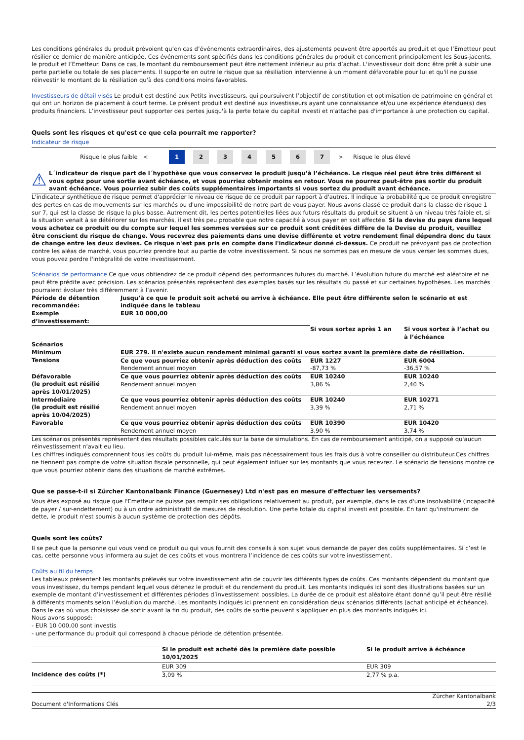Les conditions générales du produit prévoient qu’en cas d’événements extraordinaires, des ajustements peuvent être apportés au produit et que l’Emetteur peut résilier ce dernier de manière anticipée. Ces événements sont spécifiés dans les conditions générales du produit et concernent principalement les Sous-jacents, le produit et l’Emetteur. Dans ce cas, le montant du remboursement peut être nettement inférieur au prix d’achat. L'investisseur doit donc être prêt à subir une perte partielle ou totale de ses placements. Il supporte en outre le risque que sa résiliation intervienne à un moment défavorable pour lui et qu'il ne puisse réinvestir le montant de la résiliation qu'à des conditions moins favorables.
Investisseurs de détail visés Le produit est destiné aux Petits investisseurs, qui poursuivent l’objectif de constitution et optimisation de patrimoine en général et qui ont un horizon de placement à court terme. Le présent produit est destiné aux investisseurs ayant une connaissance et/ou une expérience étendue(s) des produits financiers. L’investisseur peut supporter des pertes jusqu'à la perte totale du capital investi et n'attache pas d'importance à une protection du capital.
Quels sont les risques et qu'est ce que cela pourrait me rapporter?
Indicateur de risque
Risque le plus faible < 1 234567 > Risque le plus élevé
⚠
L´indicateur de risque part de l´hypothèse que vous conservez le produit jusqu’à l’échéance. Le risque réel peut être très différent si vous optez pour une sortie avant échéance, et vous pourriez obtenir moins en retour. Vous ne pourrez peut-être pas sortir du produit avant échéance. Vous pourriez subir des coûts supplémentaires importants si vous sortez du produit avant échéance.
L'indicateur synthétique de risque permet d'apprécier le niveau de risque de ce produit par rapport à d'autres. Il indique la probabilité que ce produit enregistre des pertes en cas de mouvements sur les marchés ou d'une impossibilité de notre part de vous payer. Nous avons classé ce produit dans la classe de risque 1 sur 7, qui est la classe de risque la plus basse. Autrement dit, les pertes potentielles liées aux futurs résultats du produit se situent à un niveau très faible et, si la situation venait à se détériorer sur les marchés, il est très peu probable que notre capacité à vous payer en soit affectée. Si la devise du pays dans lequel vous achetez ce produit ou du compte sur lequel les sommes versées sur ce produit sont créditées diffère de la Devise du produit, veuillez être conscient du risque de change. Vous recevrez des paiements dans une devise différente et votre rendement final dépendra donc du taux de change entre les deux devises. Ce risque n'est pas pris en compte dans l'indicateur donné ci-dessus. Ce produit ne prévoyant pas de protection contre les aléas de marché, vous pourriez prendre tout au partie de votre investissement. Si nous ne sommes pas en mesure de vous verser les sommes dues, vous pouvez perdre l'intégralité de votre investissement.
Scénarios de performance Ce que vous obtiendrez de ce produit dépend des performances futures du marché. L’évolution future du marché est aléatoire et ne peut être prédite avec précision. Les scénarios présentés représentent des exemples basés sur les résultats du passé et sur certaines hypothèses. Les marchés pourraient évoluer très différemment à l’avenir.
| Période de détention recommandée: | Jusqu’à ce que le produit soit acheté ou arrive à échéance. Elle peut être différente selon le scénario et est indiquée dans le tableau | | |
| --- | --- | --- | --- |
| Exemple d’investissement: | EUR 10 000,00 | | |
| | | Si vous sortez après 1 an | Si vous sortez à l’achat ou à l’échéance |
| Scénarios | | | |
| Minimum | EUR 279. Il n'existe aucun rendement minimal garanti si vous sortez avant la première date de résiliation. | | |
| Tensions | Ce que vous pourriez obtenir après déduction des coûts Rendement annuel moyen | EUR 1227 -87,73 % | EUR 6004 -36,57 % |
| Défavorable (le produit est résilié après 10/01/2025) | Ce que vous pourriez obtenir après déduction des coûts Rendement annuel moyen | EUR 10240 3,86 % | EUR 10240 2,40 % |
| Intermédiaire (le produit est résilié après 10/04/2025) | Ce que vous pourriez obtenir après déduction des coûts Rendement annuel moyen | EUR 10240 3,39 % | EUR 10271 2,71 % |
| Favorable | Ce que vous pourriez obtenir après déduction des coûts Rendement annuel moyen | EUR 10390 3,90 % | EUR 10420 3,74 % |
Les scénarios présentés représentent des résultats possibles calculés sur la base de simulations. En cas de remboursement anticipé, on a supposé qu'aucun réinvestissement n'avait eu lieu.
Les chiffres indiqués comprennent tous les coûts du produit lui-même, mais pas nécessairement tous les frais dus à votre conseiller ou distributeur.Ces chiffres ne tiennent pas compte de votre situation fiscale personnelle, qui peut également influer sur les montants que vous recevrez. Le scénario de tensions montre ce que vous pourriez obtenir dans des situations de marché extrêmes.
Que se passe-t-il si Zürcher Kantonalbank Finance (Guernesey) Ltd n'est pas en mesure d'effectuer les versements?
Vous êtes exposé au risque que l'Emetteur ne puisse pas remplir ses obligations relativement au produit, par exemple, dans le cas d'une insolvabilité (incapacité de payer / sur-endettement) ou à un ordre administratif de mesures de résolution. Une perte totale du capital investi est possible. En tant qu'instrument de dette, le produit n'est soumis à aucun système de protection des dépôts.
Quels sont les coûts?
Il se peut que la personne qui vous vend ce produit ou qui vous fournit des conseils à son sujet vous demande de payer des coûts supplémentaires. Si c’est le cas, cette personne vous informera au sujet de ces coûts et vous montrera l’incidence de ces coûts sur votre investissement.
Coûts au fil du temps
Les tableaux présentent les montants prélevés sur votre investissement afin de couvrir les différents types de coûts. Ces montants dépendent du montant que vous investissez, du temps pendant lequel vous détenez le produit et du rendement du produit. Les montants indiqués ici sont des illustrations basées sur un exemple de montant d’investissement et différentes périodes d’investissement possibles. La durée de ce produit est aléatoire étant donné qu’il peut être résilié à différents moments selon l’évolution du marché. Les montants indiqués ici prennent en considération deux scénarios différents (achat anticipé et échéance). Dans le cas où vous choisissez de sortir avant la fin du produit, des coûts de sortie peuvent s’appliquer en plus des montants indiqués ici.
Nous avons supposé:
- EUR 10 000,00 sont investis
- une performance du produit qui correspond à chaque période de détention présentée.
| | Si le produit est acheté dès la première date possible 10/01/2025 | Si le produit arrive à échéance |
| | EUR 309 | EUR 309 |
| Incidence des coûts (*) | 3,09 % | 2,77 % p.a. |
Document d'Informations Clés
Zürcher Kantonalbank
2/3